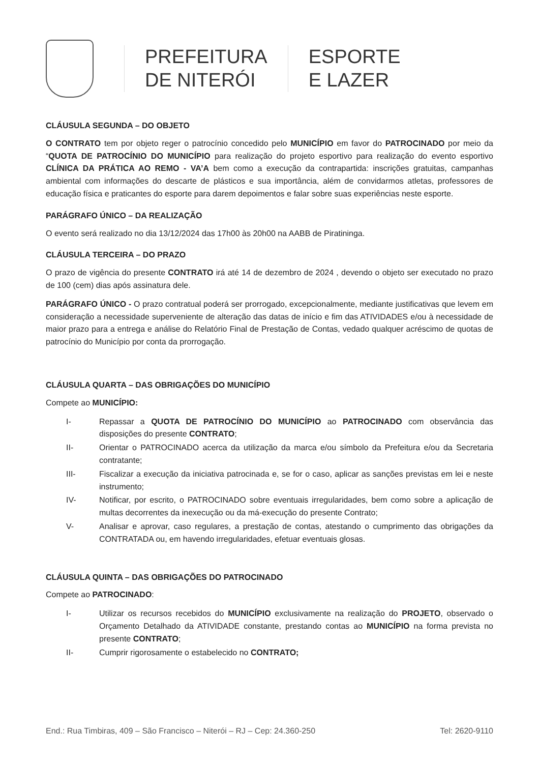PREFEITURA
DE NITERÓI
ESPORTE
E LAZER
CLÁUSULA SEGUNDA – DO OBJETO
O CONTRATO tem por objeto reger o patrocínio concedido pelo MUNICÍPIO em favor do PATROCINADO por meio da “QUOTA DE PATROCÍNIO DO MUNICÍPIO para realização do projeto esportivo para realização do evento esportivo CLÍNICA DA PRÁTICA AO REMO - VA’A bem como a execução da contrapartida: inscrições gratuitas, campanhas ambiental com informações do descarte de plásticos e sua importância, além de convidarmos atletas, professores de educação física e praticantes do esporte para darem depoimentos e falar sobre suas experiências neste esporte.
PARÁGRAFO ÚNICO – DA REALIZAÇÃO
O evento será realizado no dia 13/12/2024 das 17h00 às 20h00 na AABB de Piratininga.
CLÁUSULA TERCEIRA – DO PRAZO
O prazo de vigência do presente CONTRATO irá até 14 de dezembro de 2024 , devendo o objeto ser executado no prazo de 100 (cem) dias após assinatura dele.
PARÁGRAFO ÚNICO - O prazo contratual poderá ser prorrogado, excepcionalmente, mediante justificativas que levem em consideração a necessidade superveniente de alteração das datas de início e fim das ATIVIDADES e/ou à necessidade de maior prazo para a entrega e análise do Relatório Final de Prestação de Contas, vedado qualquer acréscimo de quotas de patrocínio do Município por conta da prorrogação.
CLÁUSULA QUARTA – DAS OBRIGAÇÕES DO MUNICÍPIO
Compete ao MUNICÍPIO:
I- Repassar a QUOTA DE PATROCÍNIO DO MUNICÍPIO ao PATROCINADO com observância das disposições do presente CONTRATO;
II- Orientar o PATROCINADO acerca da utilização da marca e/ou símbolo da Prefeitura e/ou da Secretaria contratante;
III- Fiscalizar a execução da iniciativa patrocinada e, se for o caso, aplicar as sanções previstas em lei e neste instrumento;
IV- Notificar, por escrito, o PATROCINADO sobre eventuais irregularidades, bem como sobre a aplicação de multas decorrentes da inexecução ou da má-execução do presente Contrato;
V- Analisar e aprovar, caso regulares, a prestação de contas, atestando o cumprimento das obrigações da CONTRATADA ou, em havendo irregularidades, efetuar eventuais glosas.
CLÁUSULA QUINTA – DAS OBRIGAÇÕES DO PATROCINADO
Compete ao PATROCINADO:
I- Utilizar os recursos recebidos do MUNICÍPIO exclusivamente na realização do PROJETO, observado o Orçamento Detalhado da ATIVIDADE constante, prestando contas ao MUNICÍPIO na forma prevista no presente CONTRATO;
II- Cumprir rigorosamente o estabelecido no CONTRATO;
End.: Rua Timbiras, 409 – São Francisco – Niterói – RJ – Cep: 24.360-250 Tel: 2620-9110